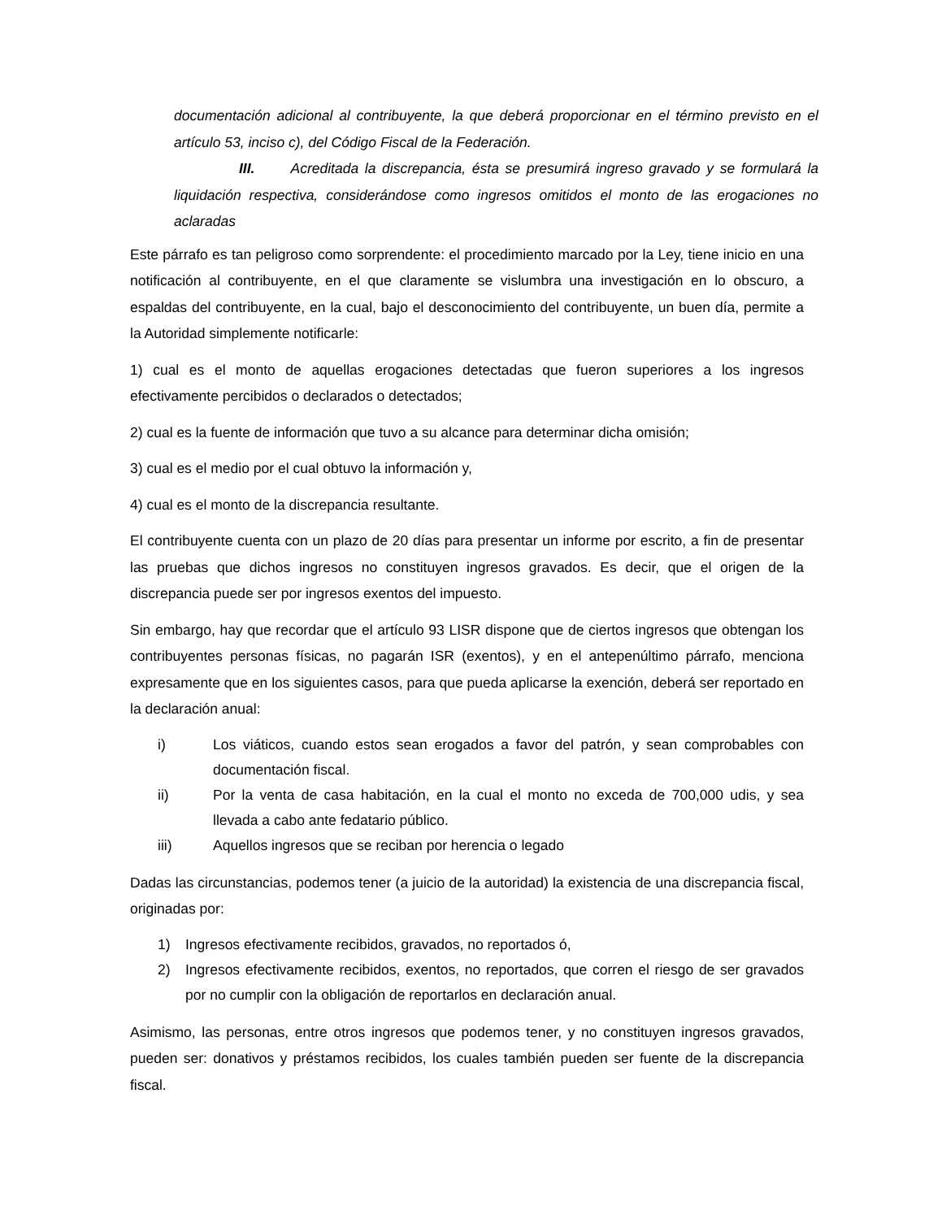documentación adicional al contribuyente, la que deberá proporcionar en el término previsto en el artículo 53, inciso c), del Código Fiscal de la Federación.
III. Acreditada la discrepancia, ésta se presumirá ingreso gravado y se formulará la liquidación respectiva, considerándose como ingresos omitidos el monto de las erogaciones no aclaradas
Este párrafo es tan peligroso como sorprendente: el procedimiento marcado por la Ley, tiene inicio en una notificación al contribuyente, en el que claramente se vislumbra una investigación en lo obscuro, a espaldas del contribuyente, en la cual, bajo el desconocimiento del contribuyente, un buen día, permite a la Autoridad simplemente notificarle:
1) cual es el monto de aquellas erogaciones detectadas que fueron superiores a los ingresos efectivamente percibidos o declarados o detectados;
2) cual es la fuente de información que tuvo a su alcance para determinar dicha omisión;
3) cual es el medio por el cual obtuvo la información y,
4) cual es el monto de la discrepancia resultante.
El contribuyente cuenta con un plazo de 20 días para presentar un informe por escrito, a fin de presentar las pruebas que dichos ingresos no constituyen ingresos gravados. Es decir, que el origen de la discrepancia puede ser por ingresos exentos del impuesto.
Sin embargo, hay que recordar que el artículo 93 LISR dispone que de ciertos ingresos que obtengan los contribuyentes personas físicas, no pagarán ISR (exentos), y en el antepenúltimo párrafo, menciona expresamente que en los siguientes casos, para que pueda aplicarse la exención, deberá ser reportado en la declaración anual:
i) Los viáticos, cuando estos sean erogados a favor del patrón, y sean comprobables con documentación fiscal.
ii) Por la venta de casa habitación, en la cual el monto no exceda de 700,000 udis, y sea llevada a cabo ante fedatario público.
iii) Aquellos ingresos que se reciban por herencia o legado
Dadas las circunstancias, podemos tener (a juicio de la autoridad) la existencia de una discrepancia fiscal, originadas por:
1) Ingresos efectivamente recibidos, gravados, no reportados ó,
2) Ingresos efectivamente recibidos, exentos, no reportados, que corren el riesgo de ser gravados por no cumplir con la obligación de reportarlos en declaración anual.
Asimismo, las personas, entre otros ingresos que podemos tener, y no constituyen ingresos gravados, pueden ser: donativos y préstamos recibidos, los cuales también pueden ser fuente de la discrepancia fiscal.